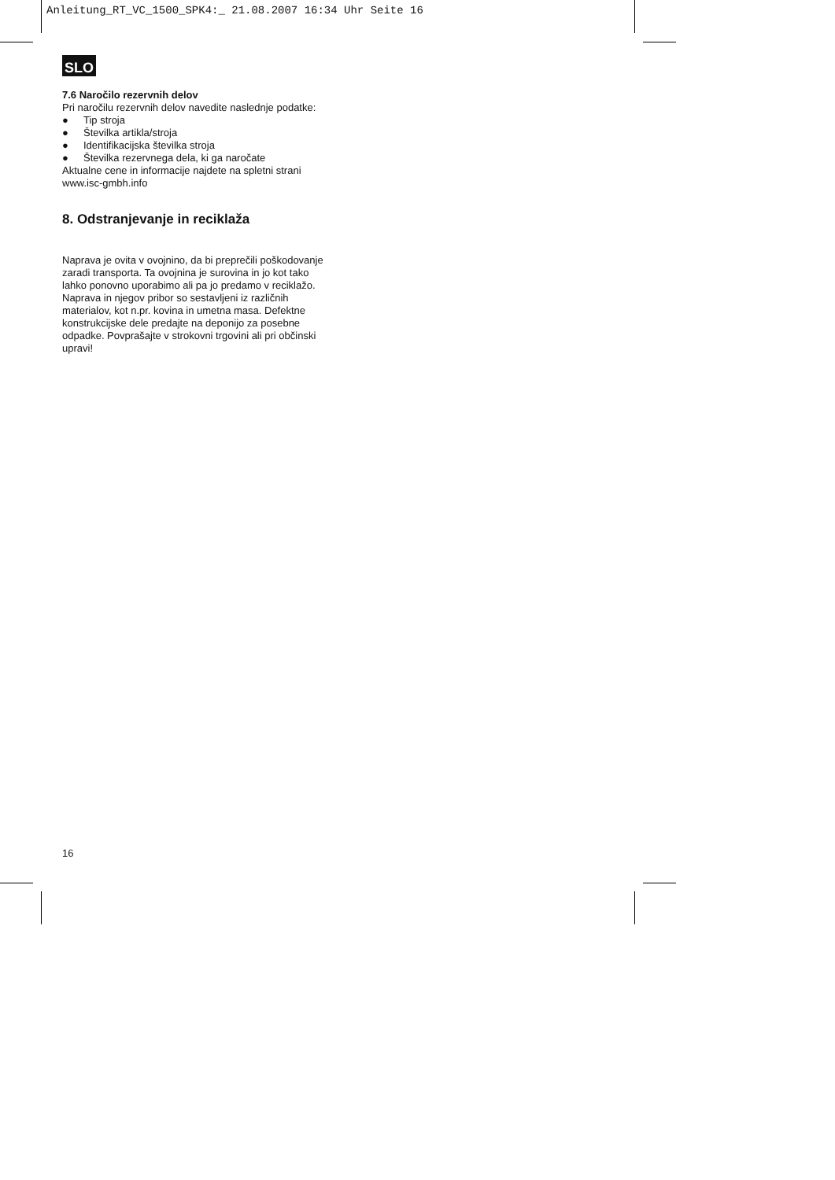Anleitung_RT_VC_1500_SPK4:_ 21.08.2007 16:34 Uhr Seite 16
SLO
7.6 Naročilo rezervnih delov
Pri naročilu rezervnih delov navedite naslednje podatke:
● Tip stroja
● Številka artikla/stroja
● Identifikacijska številka stroja
● Številka rezervnega dela, ki ga naročate
Aktualne cene in informacije najdete na spletni strani www.isc-gmbh.info
8. Odstranjevanje in reciklaža
Naprava je ovita v ovojnino, da bi preprečili poškodovanje zaradi transporta. Ta ovojnina je surovina in jo kot tako lahko ponovno uporabimo ali pa jo predamo v reciklažo.
Naprava in njegov pribor so sestavljeni iz različnih materialov, kot n.pr. kovina in umetna masa. Defektne konstrukcijske dele predajte na deponijo za posebne odpadke. Povprašajte v strokovni trgovini ali pri občinski upravi!
16